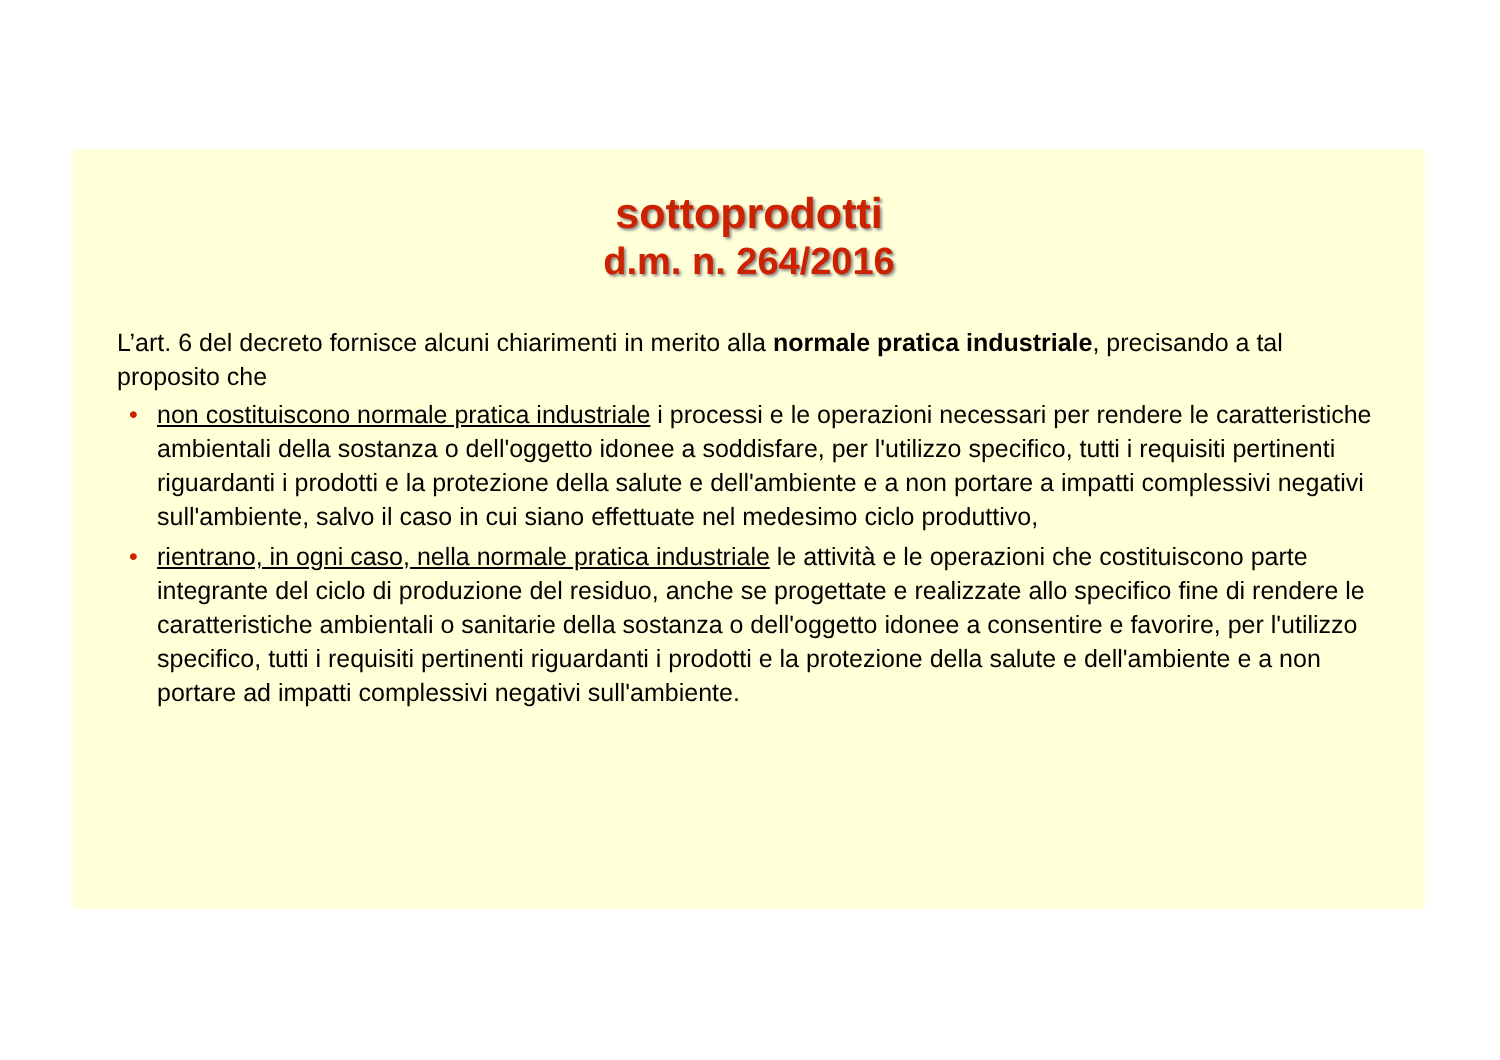sottoprodotti
d.m. n. 264/2016
L’art. 6 del decreto fornisce alcuni chiarimenti in merito alla normale pratica industriale, precisando a tal proposito che
• non costituiscono normale pratica industriale i processi e le operazioni necessari per rendere le caratteristiche ambientali della sostanza o dell'oggetto idonee a soddisfare, per l'utilizzo specifico, tutti i requisiti pertinenti riguardanti i prodotti e la protezione della salute e dell'ambiente e a non portare a impatti complessivi negativi sull'ambiente, salvo il caso in cui siano effettuate nel medesimo ciclo produttivo,
• rientrano, in ogni caso, nella normale pratica industriale le attività e le operazioni che costituiscono parte integrante del ciclo di produzione del residuo, anche se progettate e realizzate allo specifico fine di rendere le caratteristiche ambientali o sanitarie della sostanza o dell'oggetto idonee a consentire e favorire, per l'utilizzo specifico, tutti i requisiti pertinenti riguardanti i prodotti e la protezione della salute e dell'ambiente e a non portare ad impatti complessivi negativi sull'ambiente.